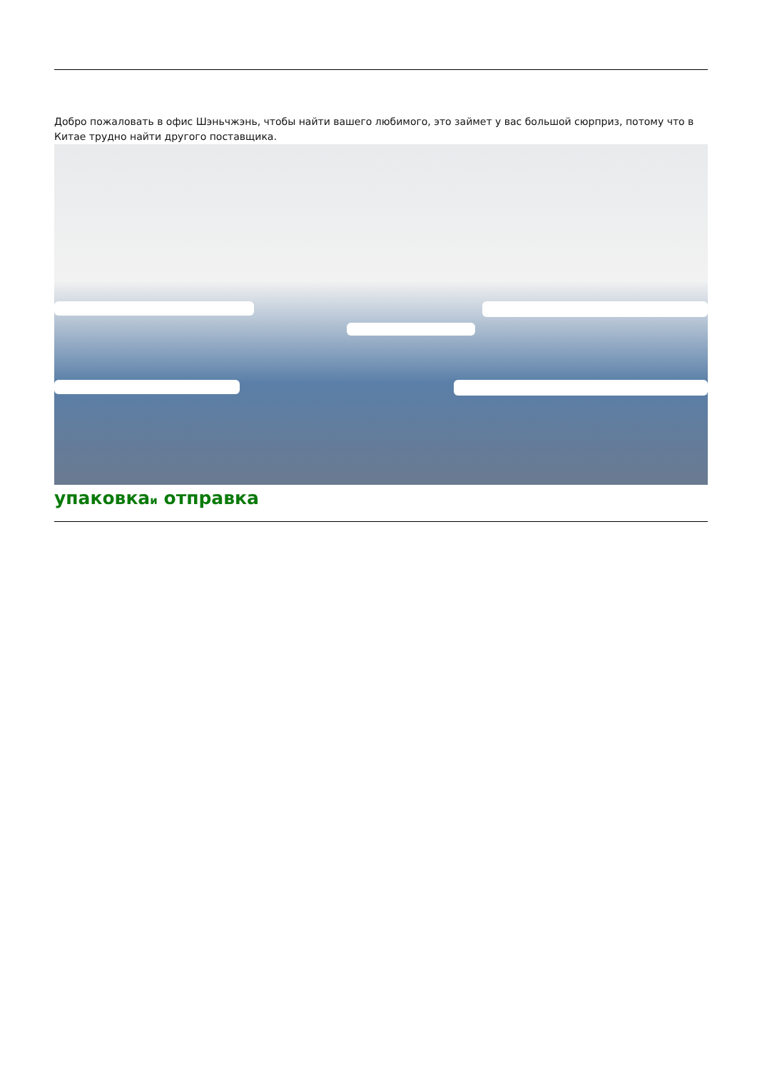Добро пожаловать в офис Шэньчжэнь, чтобы найти вашего любимого, это займет у вас большой сюрприз, потому что в Китае трудно найти другого поставщика.
упаковкаи отправка